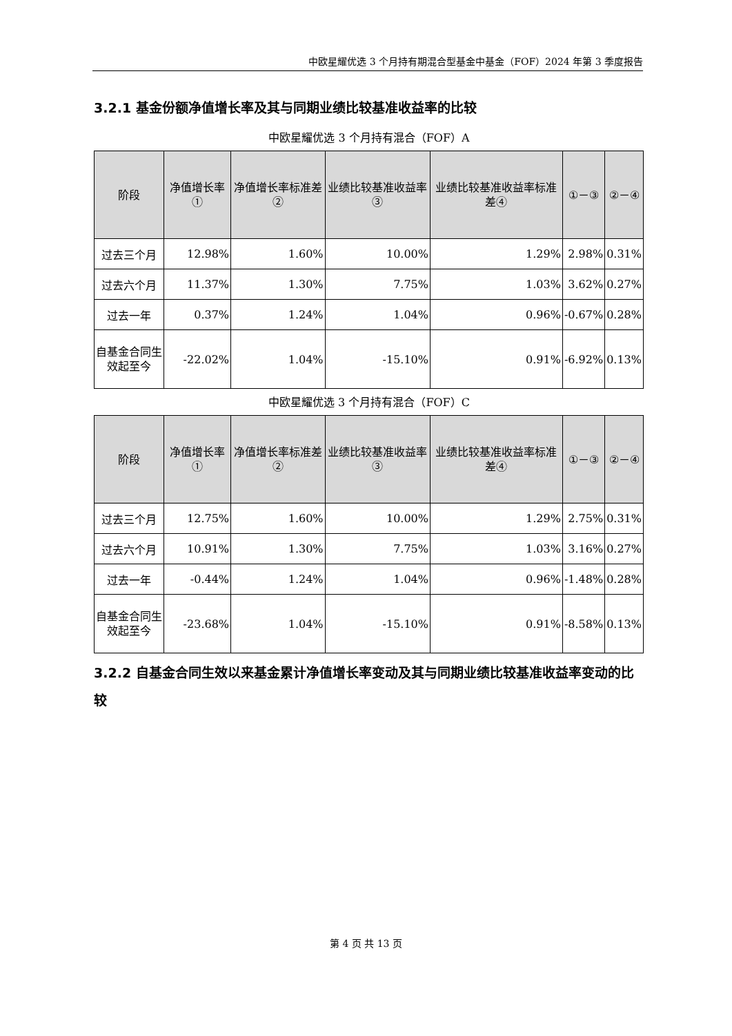中欧星耀优选 3 个月持有期混合型基金中基金（FOF）2024 年第 3 季度报告
3.2.1 基金份额净值增长率及其与同期业绩比较基准收益率的比较
中欧星耀优选 3 个月持有混合（FOF）A
| 阶段 | 净值增长率① | 净值增长率标准差② | 业绩比较基准收益率③ | 业绩比较基准收益率标准差④ | ①－③ | ②－④ |
| --- | --- | --- | --- | --- | --- | --- |
| 过去三个月 | 12.98% | 1.60% | 10.00% | 1.29% | 2.98% | 0.31% |
| 过去六个月 | 11.37% | 1.30% | 7.75% | 1.03% | 3.62% | 0.27% |
| 过去一年 | 0.37% | 1.24% | 1.04% | 0.96% | -0.67% | 0.28% |
| 自基金合同生效起至今 | -22.02% | 1.04% | -15.10% | 0.91% | -6.92% | 0.13% |
中欧星耀优选 3 个月持有混合（FOF）C
| 阶段 | 净值增长率① | 净值增长率标准差② | 业绩比较基准收益率③ | 业绩比较基准收益率标准差④ | ①－③ | ②－④ |
| --- | --- | --- | --- | --- | --- | --- |
| 过去三个月 | 12.75% | 1.60% | 10.00% | 1.29% | 2.75% | 0.31% |
| 过去六个月 | 10.91% | 1.30% | 7.75% | 1.03% | 3.16% | 0.27% |
| 过去一年 | -0.44% | 1.24% | 1.04% | 0.96% | -1.48% | 0.28% |
| 自基金合同生效起至今 | -23.68% | 1.04% | -15.10% | 0.91% | -8.58% | 0.13% |
3.2.2 自基金合同生效以来基金累计净值增长率变动及其与同期业绩比较基准收益率变动的比较
第 4 页 共 13 页